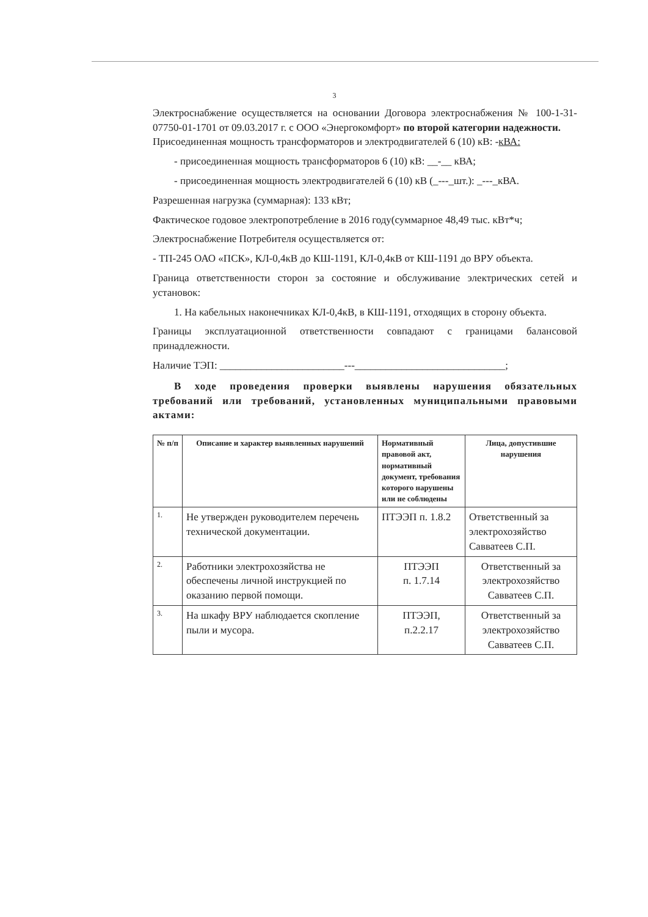3
Электроснабжение осуществляется на основании Договора электроснабжения № 100-1-31-07750-01-1701 от 09.03.2017 г. с ООО «Энергокомфорт» по второй категории надежности.
Присоединенная мощность трансформаторов и электродвигателей 6 (10) кВ: -кВА:
- присоединенная мощность трансформаторов 6 (10) кВ: __-__ кВА;
- присоединенная мощность электродвигателей 6 (10) кВ (_---_шт.): _---_кВА.
Разрешенная нагрузка (суммарная): 133 кВт;
Фактическое годовое электропотребление в 2016 году(суммарное 48,49 тыс. кВт*ч;
Электроснабжение Потребителя осуществляется от:
- ТП-245 ОАО «ПСК», КЛ-0,4кВ до КШ-1191, КЛ-0,4кВ от КШ-1191 до ВРУ объекта.
Граница ответственности сторон за состояние и обслуживание электрических сетей и установок:
1. На кабельных наконечниках КЛ-0,4кВ, в КШ-1191, отходящих в сторону объекта.
Границы эксплуатационной ответственности совпадают с границами балансовой принадлежности.
Наличие ТЭП: ________________________---_____________________________;
В ходе проведения проверки выявлены нарушения обязательных требований или требований, установленных муниципальными правовыми актами:
| № п/п | Описание и характер выявленных нарушений | Нормативный правовой акт, нормативный документ, требования которого нарушены или не соблюдены | Лица, допустившие нарушения |
| --- | --- | --- | --- |
| 1. | Не утвержден руководителем перечень технической документации. | ПТЭЭП п. 1.8.2 | Ответственный за электрохозяйство Савватеев С.П. |
| 2. | Работники электрохозяйства не обеспечены личной инструкцией по оказанию первой помощи. | ПТЭЭП п. 1.7.14 | Ответственный за электрохозяйство Савватеев С.П. |
| 3. | На шкафу ВРУ наблюдается скопление пыли и мусора. | ПТЭЭП, п.2.2.17 | Ответственный за электрохозяйство Савватеев С.П. |